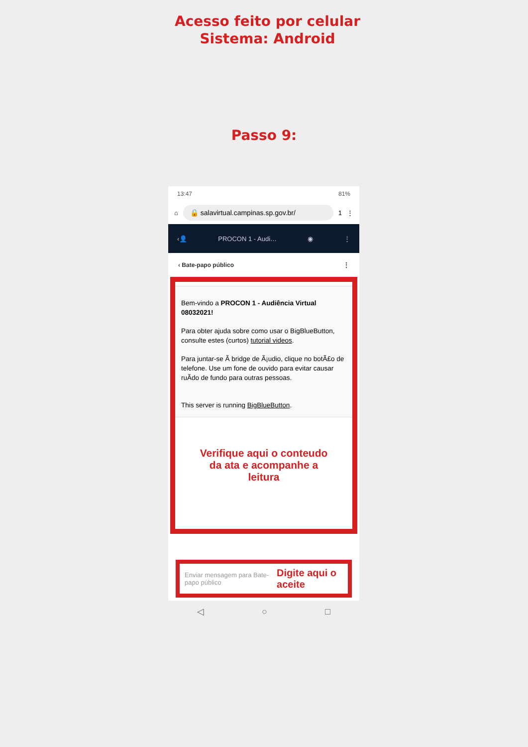Acesso feito por celular
Sistema: Android
Passo 9:
13:47 81%
⌂
🔒 salavirtual.campinas.sp.gov.br/
1 ⋮
‹👤 PROCON 1 - Audi… ◉ ⋮
‹ Bate-papo público ⋮
Bem-vindo a PROCON 1 - Audiência Virtual 08032021!
Para obter ajuda sobre como usar o BigBlueButton, consulte estes (curtos) tutorial videos.
Para juntar-se Ã bridge de Ã¡udio, clique no botÃ£o de telefone. Use um fone de ouvido para evitar causar ruÃdo de fundo para outras pessoas.
This server is running BigBlueButton.
Verifique aqui o conteudo
da ata e acompanhe a
leitura
Enviar mensagem para Bate-papo público Digite aqui o aceite
◁ ○ □